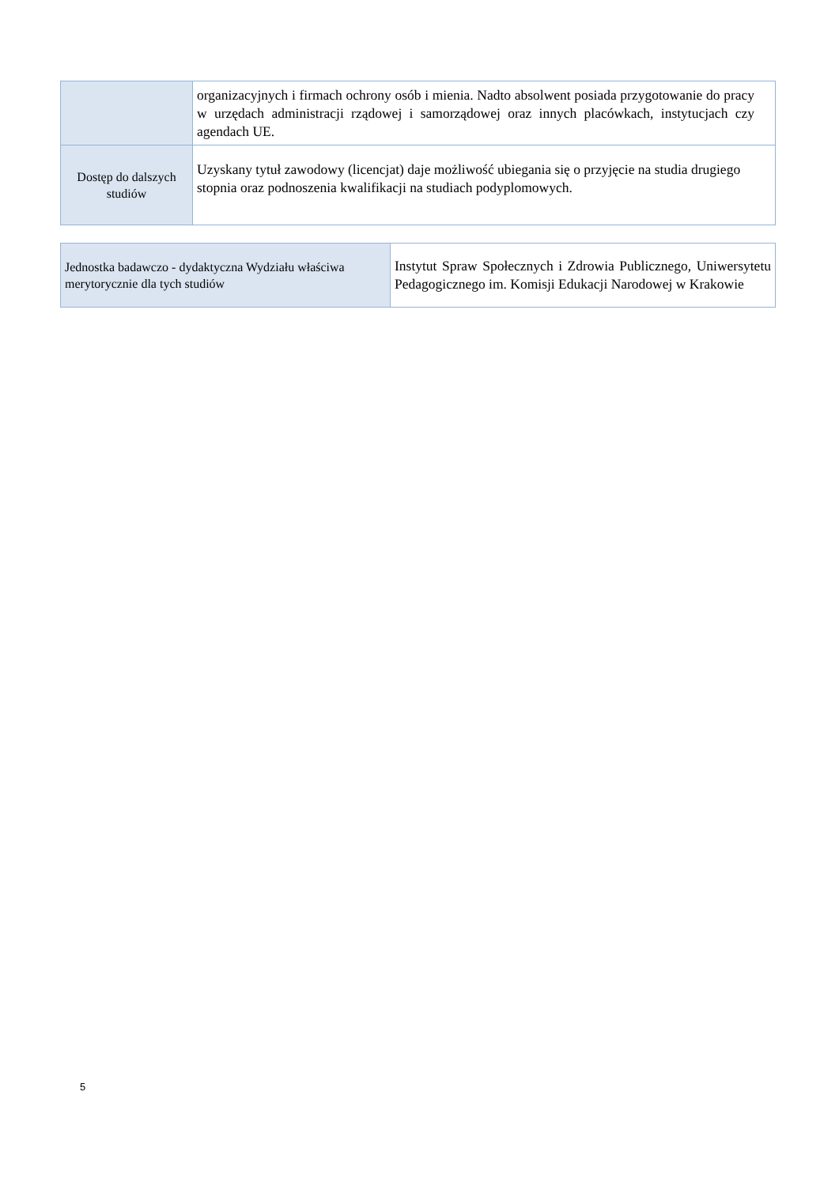| | organizacyjnych i firmach ochrony osób i mienia. Nadto absolwent posiada przygotowanie do pracy w urzędach administracji rządowej i samorządowej oraz innych placówkach, instytucjach czy agendach UE. |
| Dostęp do dalszych studiów | Uzyskany tytuł zawodowy (licencjat) daje możliwość ubiegania się o przyjęcie na studia drugiego stopnia oraz podnoszenia kwalifikacji na studiach podyplomowych. |
| Jednostka badawczo - dydaktyczna Wydziału właściwa merytorycznie dla tych studiów | Instytut Spraw Społecznych i Zdrowia Publicznego, Uniwersytetu Pedagogicznego im. Komisji Edukacji Narodowej w Krakowie |
5